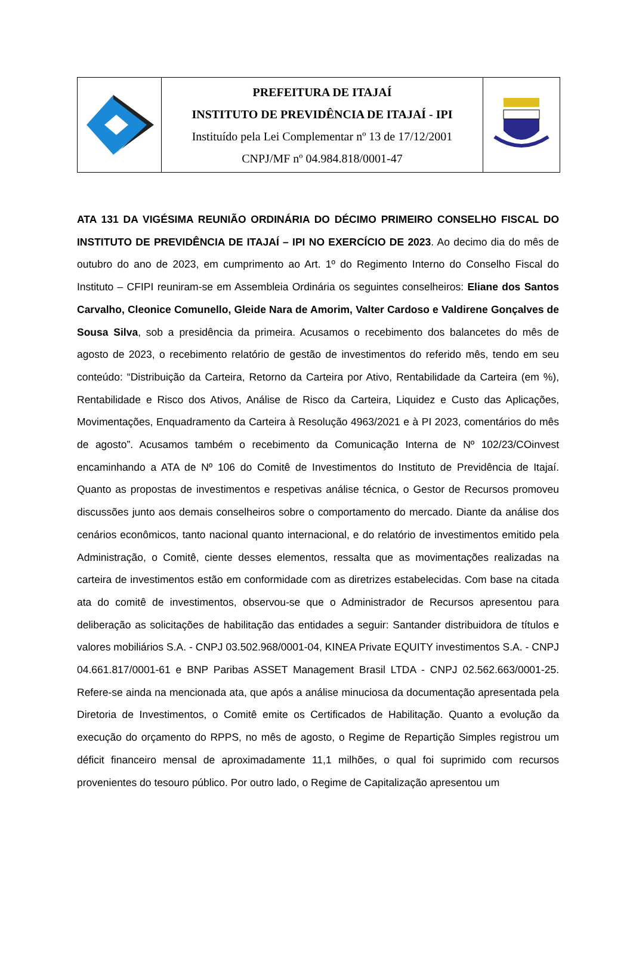PREFEITURA DE ITAJAÍ
INSTITUTO DE PREVIDÊNCIA DE ITAJAÍ - IPI
Instituído pela Lei Complementar nº 13 de 17/12/2001
CNPJ/MF nº 04.984.818/0001-47
ATA 131 DA VIGÉSIMA REUNIÃO ORDINÁRIA DO DÉCIMO PRIMEIRO CONSELHO FISCAL DO INSTITUTO DE PREVIDÊNCIA DE ITAJAÍ – IPI NO EXERCÍCIO DE 2023. Ao decimo dia do mês de outubro do ano de 2023, em cumprimento ao Art. 1º do Regimento Interno do Conselho Fiscal do Instituto – CFIPI reuniram-se em Assembleia Ordinária os seguintes conselheiros: Eliane dos Santos Carvalho, Cleonice Comunello, Gleide Nara de Amorim, Valter Cardoso e Valdirene Gonçalves de Sousa Silva, sob a presidência da primeira. Acusamos o recebimento dos balancetes do mês de agosto de 2023, o recebimento relatório de gestão de investimentos do referido mês, tendo em seu conteúdo: “Distribuição da Carteira, Retorno da Carteira por Ativo, Rentabilidade da Carteira (em %), Rentabilidade e Risco dos Ativos, Análise de Risco da Carteira, Liquidez e Custo das Aplicações, Movimentações, Enquadramento da Carteira à Resolução 4963/2021 e à PI 2023, comentários do mês de agosto”. Acusamos também o recebimento da Comunicação Interna de Nº 102/23/COinvest encaminhando a ATA de Nº 106 do Comitê de Investimentos do Instituto de Previdência de Itajaí. Quanto as propostas de investimentos e respetivas análise técnica, o Gestor de Recursos promoveu discussões junto aos demais conselheiros sobre o comportamento do mercado. Diante da análise dos cenários econômicos, tanto nacional quanto internacional, e do relatório de investimentos emitido pela Administração, o Comitê, ciente desses elementos, ressalta que as movimentações realizadas na carteira de investimentos estão em conformidade com as diretrizes estabelecidas. Com base na citada ata do comitê de investimentos, observou-se que o Administrador de Recursos apresentou para deliberação as solicitações de habilitação das entidades a seguir: Santander distribuidora de títulos e valores mobiliários S.A. - CNPJ 03.502.968/0001-04, KINEA Private EQUITY investimentos S.A. - CNPJ 04.661.817/0001-61 e BNP Paribas ASSET Management Brasil LTDA - CNPJ 02.562.663/0001-25. Refere-se ainda na mencionada ata, que após a análise minuciosa da documentação apresentada pela Diretoria de Investimentos, o Comitê emite os Certificados de Habilitação. Quanto a evolução da execução do orçamento do RPPS, no mês de agosto, o Regime de Repartição Simples registrou um déficit financeiro mensal de aproximadamente 11,1 milhões, o qual foi suprimido com recursos provenientes do tesouro público. Por outro lado, o Regime de Capitalização apresentou um